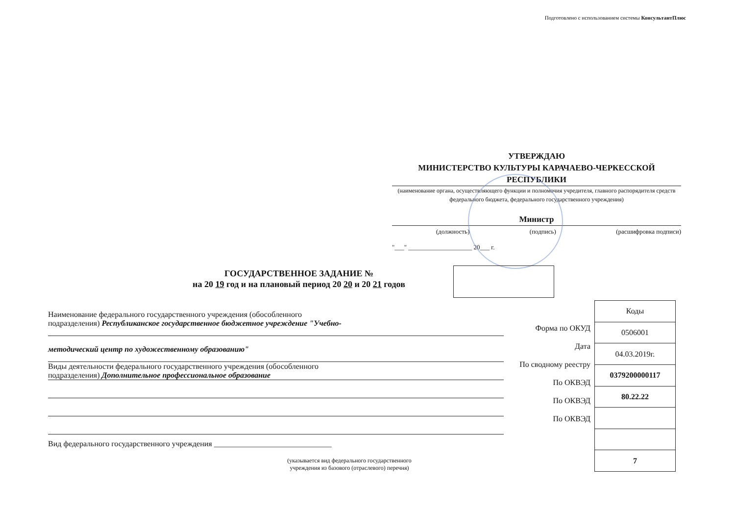Подготовлено с использованием системы КонсультантПлюс
УТВЕРЖДАЮ
МИНИСТЕРСТВО КУЛЬТУРЫ КАРАЧАЕВО-ЧЕРКЕССКОЙ РЕСПУБЛИКИ
(наименование органа, осуществляющего функции и полномочия учредителя, главного распорядителя средств федерального бюджета, федерального государственного учреждения)
Министр
(должность) (подпись) (расшифровка подписи)
"___" ____________________ 20___ г.
ГОСУДАРСТВЕННОЕ ЗАДАНИЕ №
на 20 19 год и на плановый период 20 20 и 20 21 годов
Наименование федерального государственного учреждения (обособленного
подразделения) Республиканское государственное бюджетное учреждение "Учебно-
методический центр по художественному образованию"
Виды деятельности федерального государственного учреждения (обособленного
подразделения) Дополнительное профессиональное образование
Вид федерального государственного учреждения ______________________________
(указывается вид федерального государственного
учреждения из базового (отраслевого) перечня)
Форма по ОКУД
Дата
По сводному реестру
По ОКВЭД
По ОКВЭД
По ОКВЭД
| Коды |
| 0506001 |
| 04.03.2019г. |
| 0379200000117 |
| 80.22.22 |
| 7 |